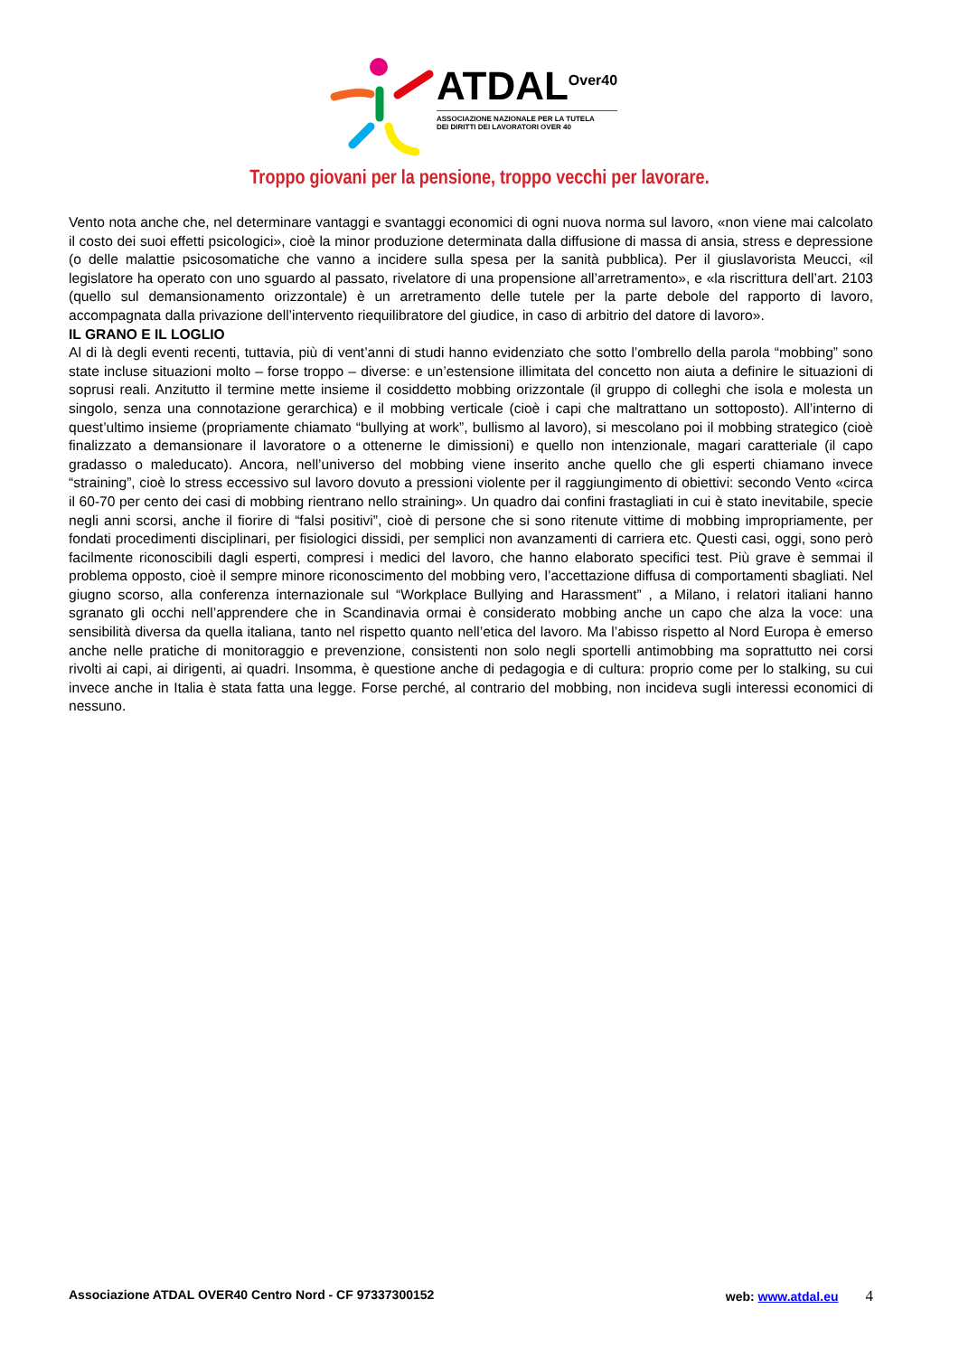ATDAL<sup>Over40</sup>
ASSOCIAZIONE NAZIONALE PER LA TUTELA
DEI DIRITTI DEI LAVORATORI OVER 40
Troppo giovani per la pensione, troppo vecchi per lavorare.
Vento nota anche che, nel determinare vantaggi e svantaggi economici di ogni nuova norma sul lavoro, «non viene mai calcolato il costo dei suoi effetti psicologici», cioè la minor produzione determinata dalla diffusione di massa di ansia, stress e depressione (o delle malattie psicosomatiche che vanno a incidere sulla spesa per la sanità pubblica). Per il giuslavorista Meucci, «il legislatore ha operato con uno sguardo al passato, rivelatore di una propensione all’arretramento», e «la riscrittura dell’art. 2103 (quello sul demansionamento orizzontale) è un arretramento delle tutele per la parte debole del rapporto di lavoro, accompagnata dalla privazione dell’intervento riequilibratore del giudice, in caso di arbitrio del datore di lavoro».
IL GRANO E IL LOGLIO
Al di là degli eventi recenti, tuttavia, più di vent’anni di studi hanno evidenziato che sotto l’ombrello della parola “mobbing” sono state incluse situazioni molto – forse troppo – diverse: e un’estensione illimitata del concetto non aiuta a definire le situazioni di soprusi reali. Anzitutto il termine mette insieme il cosiddetto mobbing orizzontale (il gruppo di colleghi che isola e molesta un singolo, senza una connotazione gerarchica) e il mobbing verticale (cioè i capi che maltrattano un sottoposto). All’interno di quest’ultimo insieme (propriamente chiamato “bullying at work”, bullismo al lavoro), si mescolano poi il mobbing strategico (cioè finalizzato a demansionare il lavoratore o a ottenerne le dimissioni) e quello non intenzionale, magari caratteriale (il capo gradasso o maleducato). Ancora, nell’universo del mobbing viene inserito anche quello che gli esperti chiamano invece “straining”, cioè lo stress eccessivo sul lavoro dovuto a pressioni violente per il raggiungimento di obiettivi: secondo Vento «circa il 60-70 per cento dei casi di mobbing rientrano nello straining». Un quadro dai confini frastagliati in cui è stato inevitabile, specie negli anni scorsi, anche il fiorire di “falsi positivi”, cioè di persone che si sono ritenute vittime di mobbing impropriamente, per fondati procedimenti disciplinari, per fisiologici dissidi, per semplici non avanzamenti di carriera etc. Questi casi, oggi, sono però facilmente riconoscibili dagli esperti, compresi i medici del lavoro, che hanno elaborato specifici test. Più grave è semmai il problema opposto, cioè il sempre minore riconoscimento del mobbing vero, l’accettazione diffusa di comportamenti sbagliati. Nel giugno scorso, alla conferenza internazionale sul “Workplace Bullying and Harassment” , a Milano, i relatori italiani hanno sgranato gli occhi nell’apprendere che in Scandinavia ormai è considerato mobbing anche un capo che alza la voce: una sensibilità diversa da quella italiana, tanto nel rispetto quanto nell’etica del lavoro. Ma l’abisso rispetto al Nord Europa è emerso anche nelle pratiche di monitoraggio e prevenzione, consistenti non solo negli sportelli antimobbing ma soprattutto nei corsi rivolti ai capi, ai dirigenti, ai quadri. Insomma, è questione anche di pedagogia e di cultura: proprio come per lo stalking, su cui invece anche in Italia è stata fatta una legge. Forse perché, al contrario del mobbing, non incideva sugli interessi economici di nessuno.
Associazione ATDAL OVER40 Centro Nord - CF 97337300152 web: www.atdal.eu 4